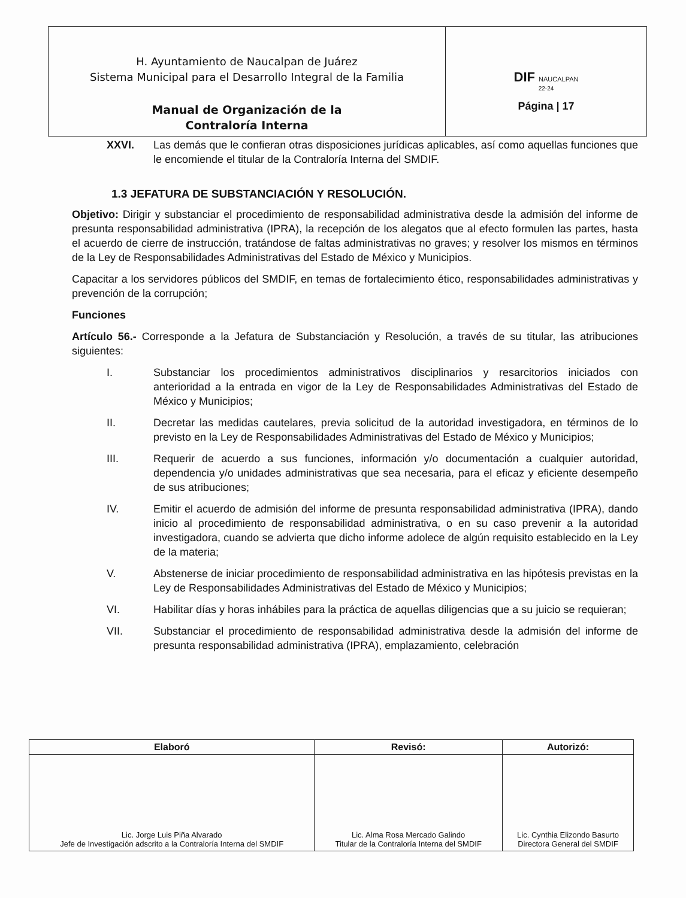| H. Ayuntamiento de Naucalpan de Juárez Sistema Municipal para el Desarrollo Integral de la Familia Manual de Organización de la Contraloría Interna | DIF NAUCALPAN 22-24 Página / 17 |
XXVI. Las demás que le confieran otras disposiciones jurídicas aplicables, así como aquellas funciones que le encomiende el titular de la Contraloría Interna del SMDIF.
1.3 JEFATURA DE SUBSTANCIACIÓN Y RESOLUCIÓN.
Objetivo: Dirigir y substanciar el procedimiento de responsabilidad administrativa desde la admisión del informe de presunta responsabilidad administrativa (IPRA), la recepción de los alegatos que al efecto formulen las partes, hasta el acuerdo de cierre de instrucción, tratándose de faltas administrativas no graves; y resolver los mismos en términos de la Ley de Responsabilidades Administrativas del Estado de México y Municipios.
Capacitar a los servidores públicos del SMDIF, en temas de fortalecimiento ético, responsabilidades administrativas y prevención de la corrupción;
Funciones
Artículo 56.- Corresponde a la Jefatura de Substanciación y Resolución, a través de su titular, las atribuciones siguientes:
I. Substanciar los procedimientos administrativos disciplinarios y resarcitorios iniciados con anterioridad a la entrada en vigor de la Ley de Responsabilidades Administrativas del Estado de México y Municipios;
II. Decretar las medidas cautelares, previa solicitud de la autoridad investigadora, en términos de lo previsto en la Ley de Responsabilidades Administrativas del Estado de México y Municipios;
III. Requerir de acuerdo a sus funciones, información y/o documentación a cualquier autoridad, dependencia y/o unidades administrativas que sea necesaria, para el eficaz y eficiente desempeño de sus atribuciones;
IV. Emitir el acuerdo de admisión del informe de presunta responsabilidad administrativa (IPRA), dando inicio al procedimiento de responsabilidad administrativa, o en su caso prevenir a la autoridad investigadora, cuando se advierta que dicho informe adolece de algún requisito establecido en la Ley de la materia;
V. Abstenerse de iniciar procedimiento de responsabilidad administrativa en las hipótesis previstas en la Ley de Responsabilidades Administrativas del Estado de México y Municipios;
VI. Habilitar días y horas inhábiles para la práctica de aquellas diligencias que a su juicio se requieran;
VII. Substanciar el procedimiento de responsabilidad administrativa desde la admisión del informe de presunta responsabilidad administrativa (IPRA), emplazamiento, celebración
| Elaboró | Revisó: | Autorizó: |
| --- | --- | --- |
| Lic. Jorge Luis Piña Alvarado Jefe de Investigación adscrito a la Contraloría Interna del SMDIF | Lic. Alma Rosa Mercado Galindo Titular de la Contraloría Interna del SMDIF | Lic. Cynthia Elizondo Basurto Directora General del SMDIF |